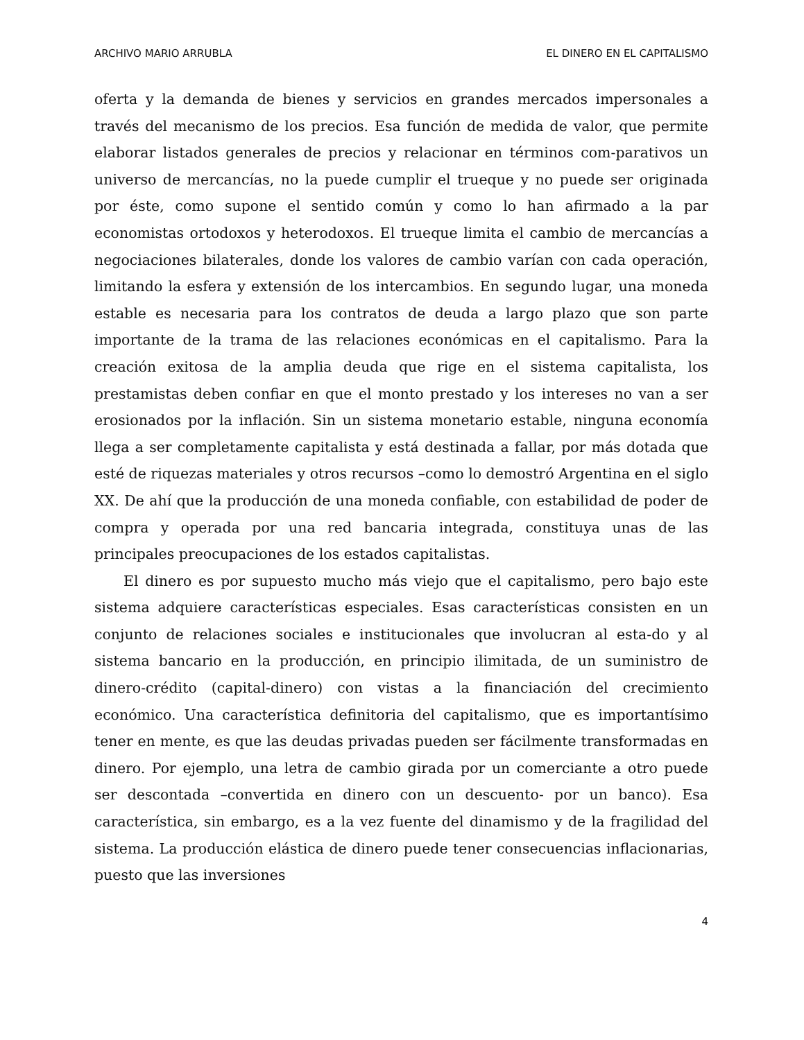ARCHIVO MARIO ARRUBLA EL DINERO EN EL CAPITALISMO
oferta y la demanda de bienes y servicios en grandes mercados impersonales a través del mecanismo de los precios. Esa función de medida de valor, que permite elaborar listados generales de precios y relacionar en términos com-parativos un universo de mercancías, no la puede cumplir el trueque y no puede ser originada por éste, como supone el sentido común y como lo han afirmado a la par economistas ortodoxos y heterodoxos. El trueque limita el cambio de mercancías a negociaciones bilaterales, donde los valores de cambio varían con cada operación, limitando la esfera y extensión de los intercambios. En segundo lugar, una moneda estable es necesaria para los contratos de deuda a largo plazo que son parte importante de la trama de las relaciones económicas en el capitalismo. Para la creación exitosa de la amplia deuda que rige en el sistema capitalista, los prestamistas deben confiar en que el monto prestado y los intereses no van a ser erosionados por la inflación. Sin un sistema monetario estable, ninguna economía llega a ser completamente capitalista y está destinada a fallar, por más dotada que esté de riquezas materiales y otros recursos –como lo demostró Argentina en el siglo XX. De ahí que la producción de una moneda confiable, con estabilidad de poder de compra y operada por una red bancaria integrada, constituya unas de las principales preocupaciones de los estados capitalistas.
El dinero es por supuesto mucho más viejo que el capitalismo, pero bajo este sistema adquiere características especiales. Esas características consisten en un conjunto de relaciones sociales e institucionales que involucran al esta-do y al sistema bancario en la producción, en principio ilimitada, de un suministro de dinero-crédito (capital-dinero) con vistas a la financiación del crecimiento económico. Una característica definitoria del capitalismo, que es importantísimo tener en mente, es que las deudas privadas pueden ser fácilmente transformadas en dinero. Por ejemplo, una letra de cambio girada por un comerciante a otro puede ser descontada –convertida en dinero con un descuento- por un banco). Esa característica, sin embargo, es a la vez fuente del dinamismo y de la fragilidad del sistema. La producción elástica de dinero puede tener consecuencias inflacionarias, puesto que las inversiones
4